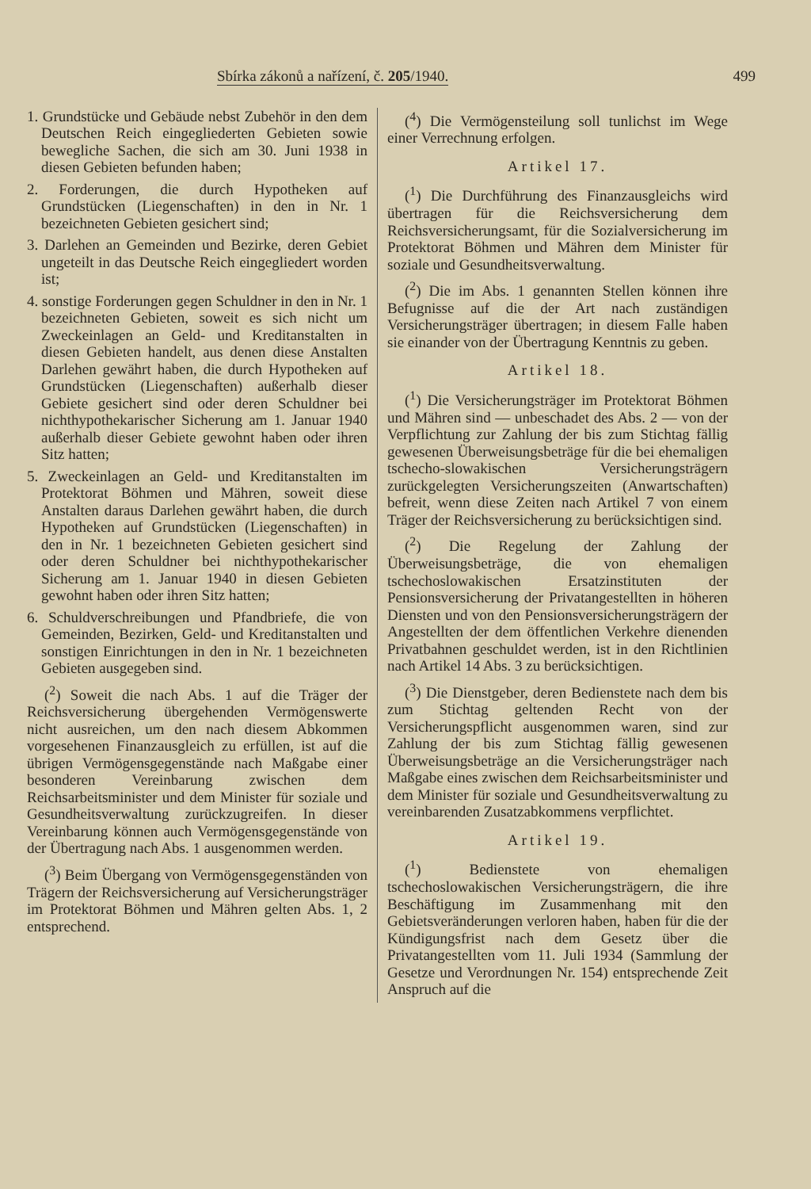Sbírka zákonů a nařízení, č. 205/1940. 499
1. Grundstücke und Gebäude nebst Zubehör in den dem Deutschen Reich eingegliederten Gebieten sowie bewegliche Sachen, die sich am 30. Juni 1938 in diesen Gebieten befunden haben;
2. Forderungen, die durch Hypotheken auf Grundstücken (Liegenschaften) in den in Nr. 1 bezeichneten Gebieten gesichert sind;
3. Darlehen an Gemeinden und Bezirke, deren Gebiet ungeteilt in das Deutsche Reich eingegliedert worden ist;
4. sonstige Forderungen gegen Schuldner in den in Nr. 1 bezeichneten Gebieten, soweit es sich nicht um Zweckeinlagen an Geld- und Kreditanstalten in diesen Gebieten handelt, aus denen diese Anstalten Darlehen gewährt haben, die durch Hypotheken auf Grundstücken (Liegenschaften) außerhalb dieser Gebiete gesichert sind oder deren Schuldner bei nichthypothekarischer Sicherung am 1. Januar 1940 außerhalb dieser Gebiete gewohnt haben oder ihren Sitz hatten;
5. Zweckeinlagen an Geld- und Kreditanstalten im Protektorat Böhmen und Mähren, soweit diese Anstalten daraus Darlehen gewährt haben, die durch Hypotheken auf Grundstücken (Liegenschaften) in den in Nr. 1 bezeichneten Gebieten gesichert sind oder deren Schuldner bei nichthypothekarischer Sicherung am 1. Januar 1940 in diesen Gebieten gewohnt haben oder ihren Sitz hatten;
6. Schuldverschreibungen und Pfandbriefe, die von Gemeinden, Bezirken, Geld- und Kreditanstalten und sonstigen Einrichtungen in den in Nr. 1 bezeichneten Gebieten ausgegeben sind.
(<sup>2</sup>) Soweit die nach Abs. 1 auf die Träger der Reichsversicherung übergehenden Vermögenswerte nicht ausreichen, um den nach diesem Abkommen vorgesehenen Finanzausgleich zu erfüllen, ist auf die übrigen Vermögensgegenstände nach Maßgabe einer besonderen Vereinbarung zwischen dem Reichsarbeitsminister und dem Minister für soziale und Gesundheitsverwaltung zurückzugreifen. In dieser Vereinbarung können auch Vermögensgegenstände von der Übertragung nach Abs. 1 ausgenommen werden.
(<sup>3</sup>) Beim Übergang von Vermögensgegenständen von Trägern der Reichsversicherung auf Versicherungsträger im Protektorat Böhmen und Mähren gelten Abs. 1, 2 entsprechend.
(<sup>4</sup>) Die Vermögensteilung soll tunlichst im Wege einer Verrechnung erfolgen.
Artikel 17.
(<sup>1</sup>) Die Durchführung des Finanzausgleichs wird übertragen für die Reichsversicherung dem Reichsversicherungsamt, für die Sozialversicherung im Protektorat Böhmen und Mähren dem Minister für soziale und Gesundheitsverwaltung.
(<sup>2</sup>) Die im Abs. 1 genannten Stellen können ihre Befugnisse auf die der Art nach zuständigen Versicherungsträger übertragen; in diesem Falle haben sie einander von der Übertragung Kenntnis zu geben.
Artikel 18.
(<sup>1</sup>) Die Versicherungsträger im Protektorat Böhmen und Mähren sind — unbeschadet des Abs. 2 — von der Verpflichtung zur Zahlung der bis zum Stichtag fällig gewesenen Überweisungsbeträge für die bei ehemaligen tschecho-slowakischen Versicherungsträgern zurückgelegten Versicherungszeiten (Anwartschaften) befreit, wenn diese Zeiten nach Artikel 7 von einem Träger der Reichsversicherung zu berücksichtigen sind.
(<sup>2</sup>) Die Regelung der Zahlung der Überweisungsbeträge, die von ehemaligen tschechoslowakischen Ersatzinstituten der Pensionsversicherung der Privatangestellten in höheren Diensten und von den Pensionsversicherungsträgern der Angestellten der dem öffentlichen Verkehre dienenden Privatbahnen geschuldet werden, ist in den Richtlinien nach Artikel 14 Abs. 3 zu berücksichtigen.
(<sup>3</sup>) Die Dienstgeber, deren Bedienstete nach dem bis zum Stichtag geltenden Recht von der Versicherungspflicht ausgenommen waren, sind zur Zahlung der bis zum Stichtag fällig gewesenen Überweisungsbeträge an die Versicherungsträger nach Maßgabe eines zwischen dem Reichsarbeitsminister und dem Minister für soziale und Gesundheitsverwaltung zu vereinbarenden Zusatzabkommens verpflichtet.
Artikel 19.
(<sup>1</sup>) Bedienstete von ehemaligen tschechoslowakischen Versicherungsträgern, die ihre Beschäftigung im Zusammenhang mit den Gebietsveränderungen verloren haben, haben für die der Kündigungsfrist nach dem Gesetz über die Privatangestellten vom 11. Juli 1934 (Sammlung der Gesetze und Verordnungen Nr. 154) entsprechende Zeit Anspruch auf die